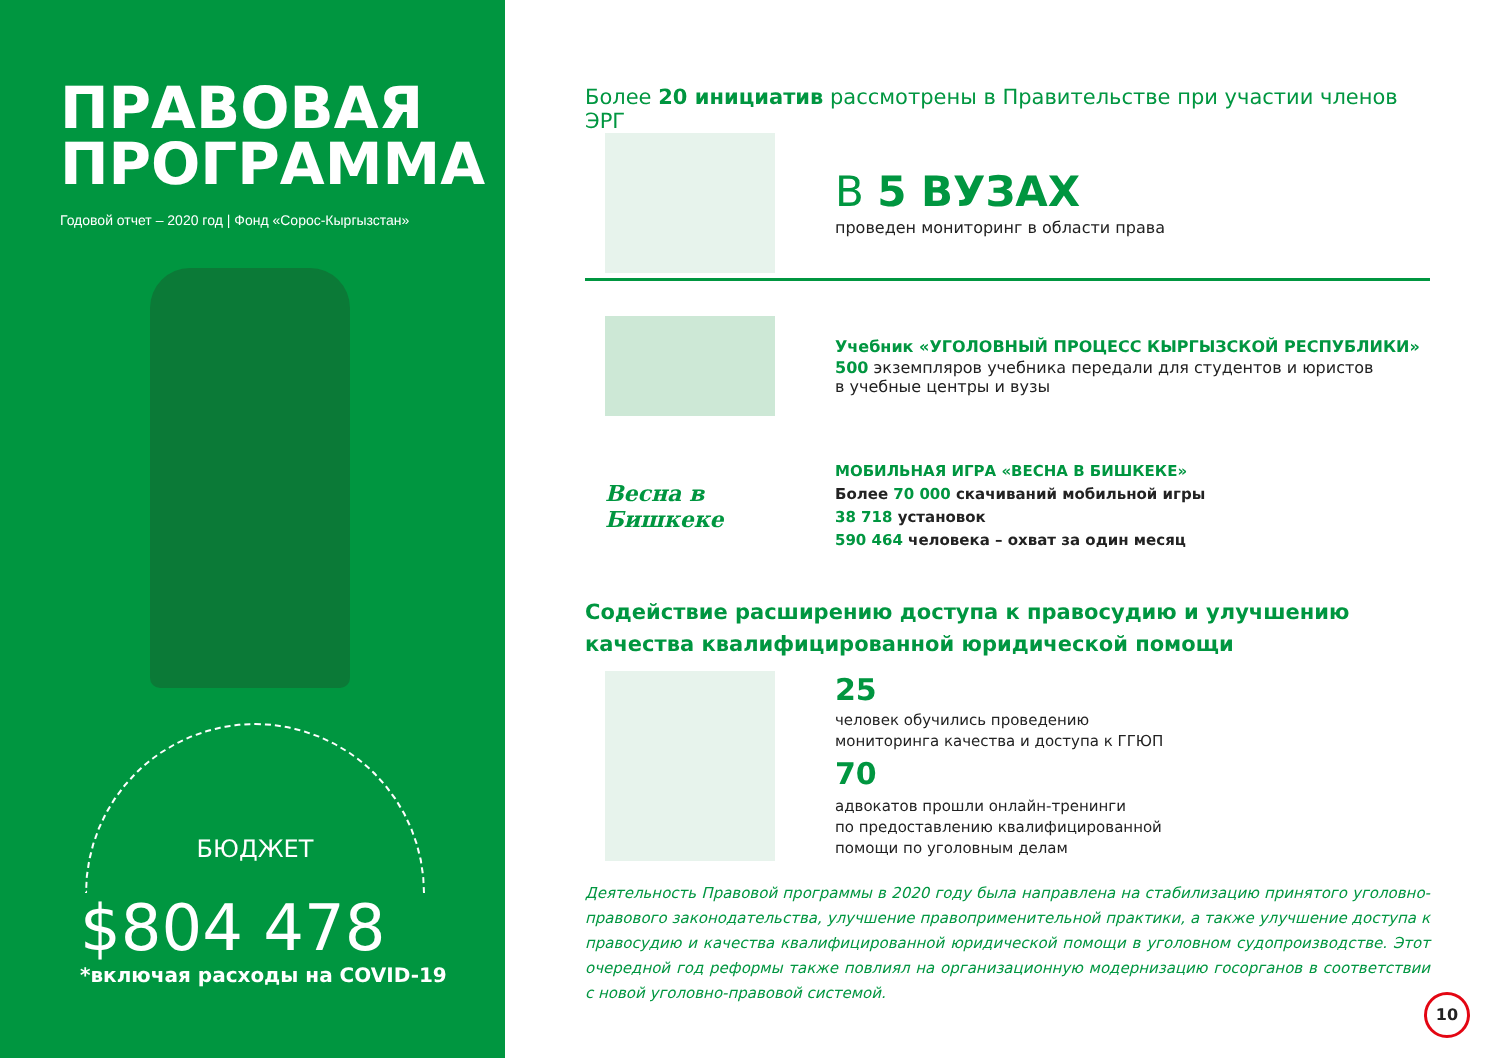ПРАВОВАЯ
ПРОГРАММА
Годовой отчет – 2020 год | Фонд «Сорос-Кыргызстан»
БЮДЖЕТ
$804 478
*включая расходы на COVID-19
Более 20 инициатив рассмотрены в Правительстве при участии членов ЭРГ
В 5 ВУЗАХ
проведен мониторинг в области права
Учебник «УГОЛОВНЫЙ ПРОЦЕСС КЫРГЫЗСКОЙ РЕСПУБЛИКИ»
500 экземпляров учебника передали для студентов и юристов
в учебные центры и вузы
Весна в Бишкеке
МОБИЛЬНАЯ ИГРА «ВЕСНА В БИШКЕКЕ»
Более 70 000 скачиваний мобильной игры
38 718 установок
590 464 человека – охват за один месяц
Содействие расширению доступа к правосудию и улучшению качества квалифицированной юридической помощи
25
человек обучились проведению
мониторинга качества и доступа к ГГЮП
70
адвокатов прошли онлайн-тренинги
по предоставлению квалифицированной
помощи по уголовным делам
Деятельность Правовой программы в 2020 году была направлена на стабилизацию принятого уголовно-правового законодательства, улучшение правоприменительной практики, а также улучшение доступа к правосудию и качества квалифицированной юридической помощи в уголовном судопроизводстве. Этот очередной год реформы также повлиял на организационную модернизацию госорганов в соответствии с новой уголовно-правовой системой.
10